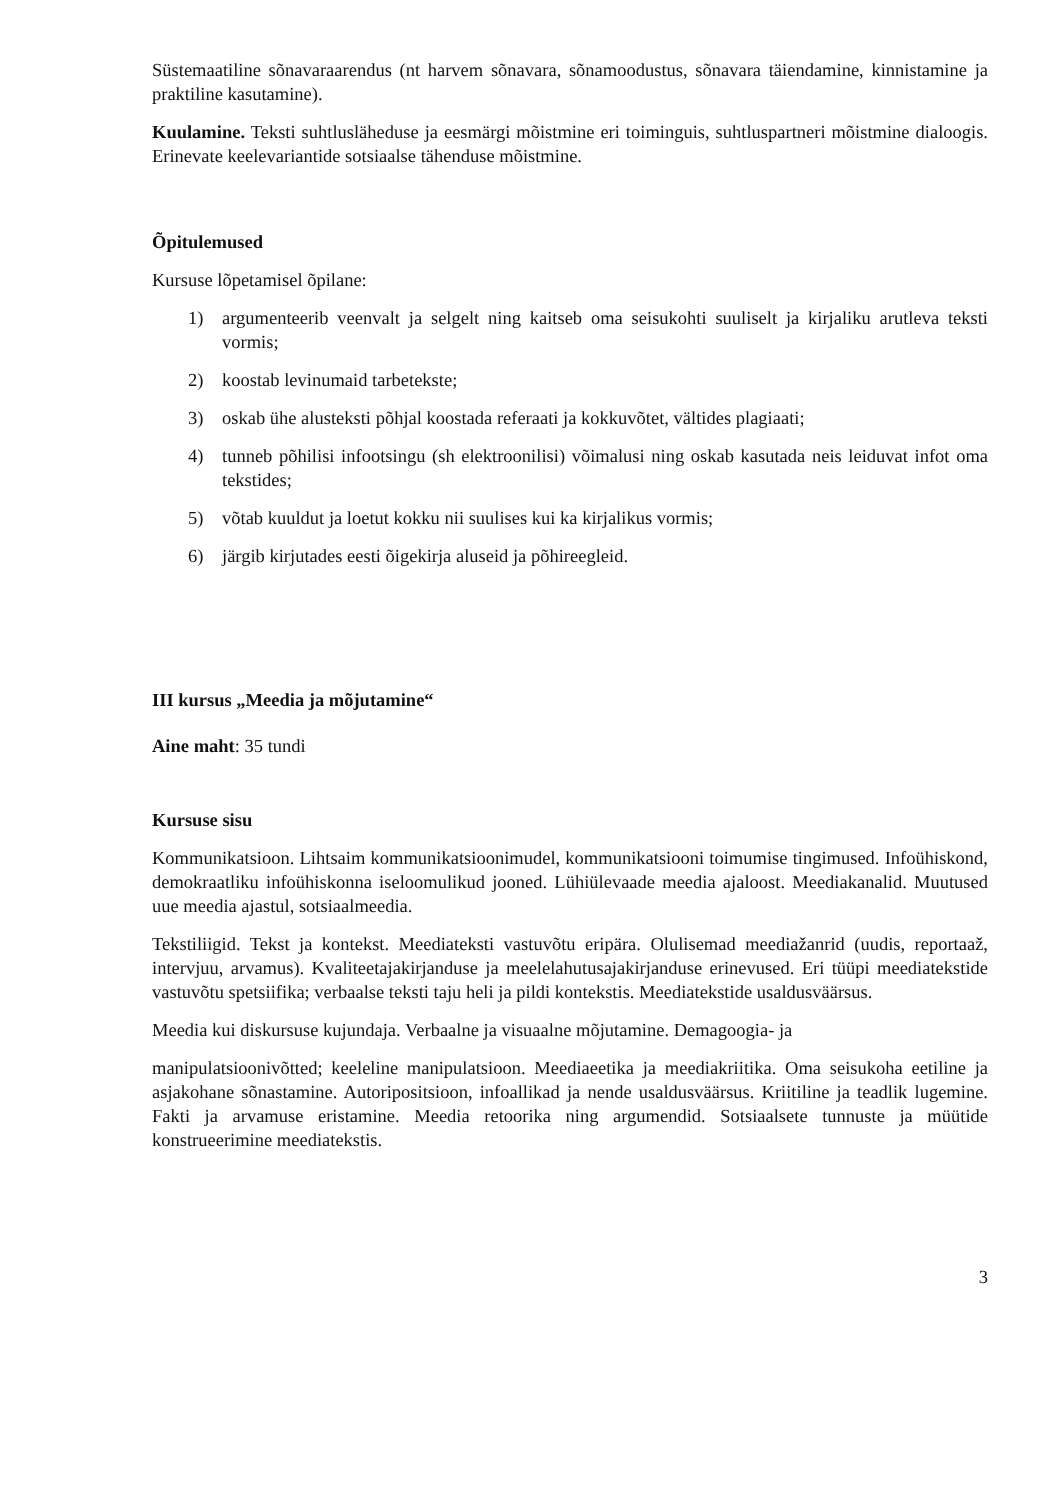Süstemaatiline sõnavaraarendus (nt harvem sõnavara, sõnamoodustus, sõnavara täiendamine, kinnistamine ja praktiline kasutamine).
Kuulamine. Teksti suhtlusläheduse ja eesmärgi mõistmine eri toiminguis, suhtluspartneri mõistmine dialoogis. Erinevate keelevariantide sotsiaalse tähenduse mõistmine.
Õpitulemused
Kursuse lõpetamisel õpilane:
1) argumenteerib veenvalt ja selgelt ning kaitseb oma seisukohti suuliselt ja kirjaliku arutleva teksti vormis;
2) koostab levinumaid tarbetekste;
3) oskab ühe alusteksti põhjal koostada referaati ja kokkuvõtet, vältides plagiaati;
4) tunneb põhilisi infootsingu (sh elektroonilisi) võimalusi ning oskab kasutada neis leiduvat infot oma tekstides;
5) võtab kuuldut ja loetut kokku nii suulises kui ka kirjalikus vormis;
6) järgib kirjutades eesti õigekirja aluseid ja põhireegleid.
III kursus „Meedia ja mõjutamine“
Aine maht: 35 tundi
Kursuse sisu
Kommunikatsioon. Lihtsaim kommunikatsioonimudel, kommunikatsiooni toimumise tingimused. Infoühiskond, demokraatliku infoühiskonna iseloomulikud jooned. Lühiülevaade meedia ajaloost. Meediakanalid. Muutused uue meedia ajastul, sotsiaalmeedia.
Tekstiliigid. Tekst ja kontekst. Meediateksti vastuvõtu eripära. Olulisemad meediažanrid (uudis, reportaaž, intervjuu, arvamus). Kvaliteetajakirjanduse ja meelelahutusajakirjanduse erinevused. Eri tüüpi meediatekstide vastuvõtu spetsiifika; verbaalse teksti taju heli ja pildi kontekstis. Meediatekstide usaldusväärsus.
Meedia kui diskursuse kujundaja. Verbaalne ja visuaalne mõjutamine. Demagoogia- ja
manipulatsioonivõtted; keeleline manipulatsioon. Meediaeetika ja meediakriitika. Oma seisukoha eetiline ja asjakohane sõnastamine. Autoripositsioon, infoallikad ja nende usaldusväärsus. Kriitiline ja teadlik lugemine. Fakti ja arvamuse eristamine. Meedia retoorika ning argumendid. Sotsiaalsete tunnuste ja müütide konstrueerimine meediatekstis.
3